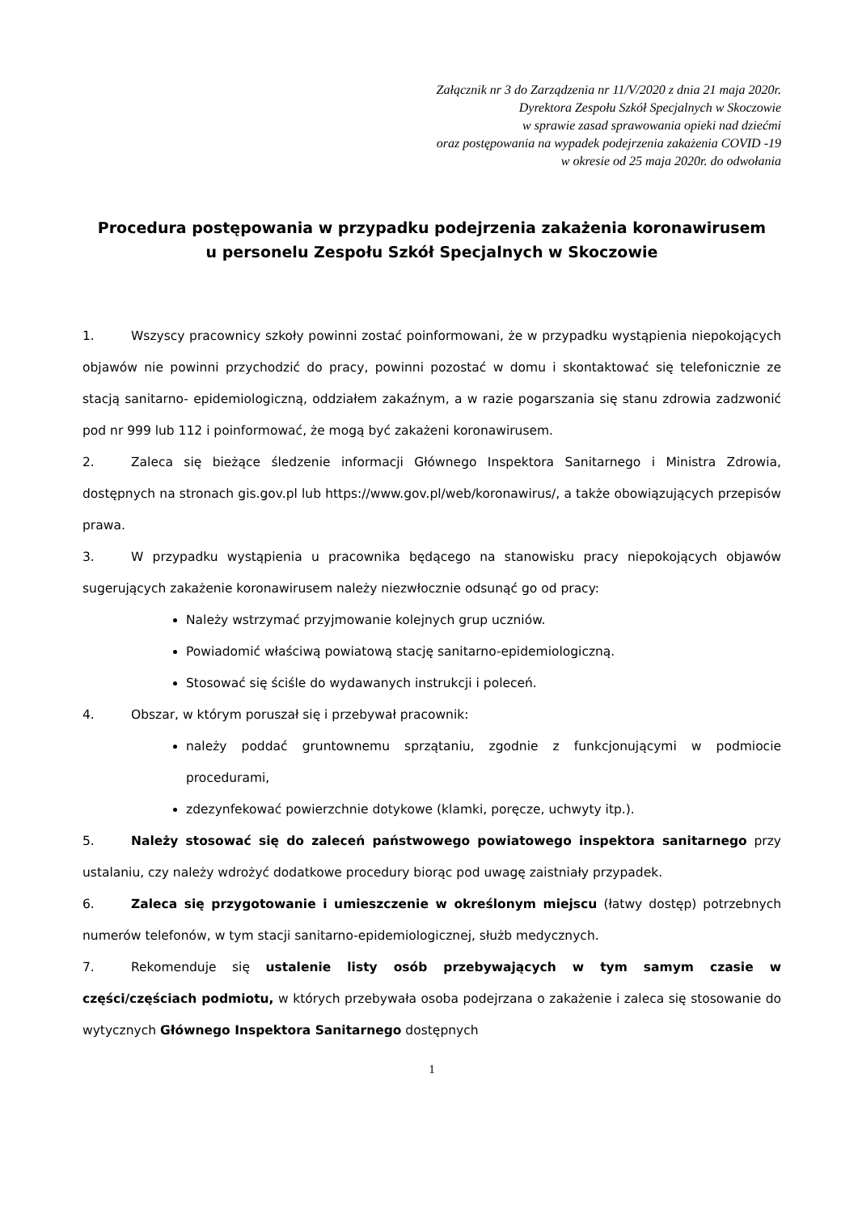Załącznik nr 3 do Zarządzenia nr 11/V/2020 z dnia 21 maja 2020r.
Dyrektora Zespołu Szkół Specjalnych w Skoczowie
w sprawie zasad sprawowania opieki nad dziećmi
oraz postępowania na wypadek podejrzenia zakażenia COVID -19
w okresie od 25 maja 2020r. do odwołania
Procedura postępowania w przypadku podejrzenia zakażenia koronawirusem
u personelu Zespołu Szkół Specjalnych w Skoczowie
1. Wszyscy pracownicy szkoły powinni zostać poinformowani, że w przypadku wystąpienia niepokojących objawów nie powinni przychodzić do pracy, powinni pozostać w domu i skontaktować się telefonicznie ze stacją sanitarno- epidemiologiczną, oddziałem zakaźnym, a w razie pogarszania się stanu zdrowia zadzwonić pod nr 999 lub 112 i poinformować, że mogą być zakażeni koronawirusem.
2. Zaleca się bieżące śledzenie informacji Głównego Inspektora Sanitarnego i Ministra Zdrowia, dostępnych na stronach gis.gov.pl lub https://www.gov.pl/web/koronawirus/, a także obowiązujących przepisów prawa.
3. W przypadku wystąpienia u pracownika będącego na stanowisku pracy niepokojących objawów sugerujących zakażenie koronawirusem należy niezwłocznie odsunąć go od pracy:
Należy wstrzymać przyjmowanie kolejnych grup uczniów.
Powiadomić właściwą powiatową stację sanitarno-epidemiologiczną.
Stosować się ściśle do wydawanych instrukcji i poleceń.
4. Obszar, w którym poruszał się i przebywał pracownik:
należy poddać gruntownemu sprzątaniu, zgodnie z funkcjonującymi w podmiocie procedurami,
zdezynfekować powierzchnie dotykowe (klamki, poręcze, uchwyty itp.).
5. Należy stosować się do zaleceń państwowego powiatowego inspektora sanitarnego przy ustalaniu, czy należy wdrożyć dodatkowe procedury biorąc pod uwagę zaistniały przypadek.
6. Zaleca się przygotowanie i umieszczenie w określonym miejscu (łatwy dostęp) potrzebnych numerów telefonów, w tym stacji sanitarno-epidemiologicznej, służb medycznych.
7. Rekomenduje się ustalenie listy osób przebywających w tym samym czasie w części/częściach podmiotu, w których przebywała osoba podejrzana o zakażenie i zaleca się stosowanie do wytycznych Głównego Inspektora Sanitarnego dostępnych
1